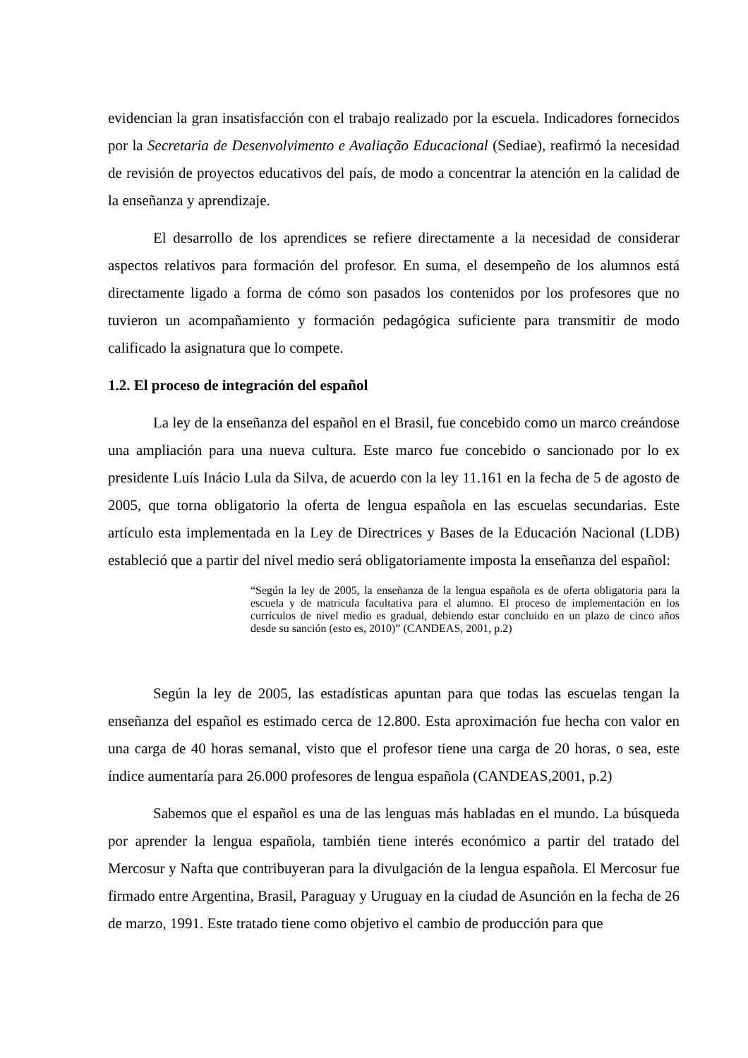evidencian la gran insatisfacción con el trabajo realizado por la escuela. Indicadores fornecidos por la Secretaria de Desenvolvimento e Avaliação Educacional (Sediae), reafirmó la necesidad de revisión de proyectos educativos del país, de modo a concentrar la atención en la calidad de la enseñanza y aprendizaje.
El desarrollo de los aprendices se refiere directamente a la necesidad de considerar aspectos relativos para formación del profesor. En suma, el desempeño de los alumnos está directamente ligado a forma de cómo son pasados los contenidos por los profesores que no tuvieron un acompañamiento y formación pedagógica suficiente para transmitir de modo calificado la asignatura que lo compete.
1.2. El proceso de integración del español
La ley de la enseñanza del español en el Brasil, fue concebido como un marco creándose una ampliación para una nueva cultura. Este marco fue concebido o sancionado por lo ex presidente Luís Inácio Lula da Silva, de acuerdo con la ley 11.161 en la fecha de 5 de agosto de 2005, que torna obligatorio la oferta de lengua española en las escuelas secundarias. Este artículo esta implementada en la Ley de Directrices y Bases de la Educación Nacional (LDB) estableció que a partir del nivel medio será obligatoriamente imposta la enseñanza del español:
“Según la ley de 2005, la enseñanza de la lengua española es de oferta obligatoria para la escuela y de matricula facultativa para el alumno. El proceso de implementación en los currículos de nivel medio es gradual, debiendo estar concluido en un plazo de cinco años desde su sanción (esto es, 2010)” (CANDEAS, 2001, p.2)
Según la ley de 2005, las estadísticas apuntan para que todas las escuelas tengan la enseñanza del español es estimado cerca de 12.800. Esta aproximación fue hecha con valor en una carga de 40 horas semanal, visto que el profesor tiene una carga de 20 horas, o sea, este índice aumentaría para 26.000 profesores de lengua española (CANDEAS,2001, p.2)
Sabemos que el español es una de las lenguas más habladas en el mundo. La búsqueda por aprender la lengua española, también tiene interés económico a partir del tratado del Mercosur y Nafta que contribuyeran para la divulgación de la lengua española. El Mercosur fue firmado entre Argentina, Brasil, Paraguay y Uruguay en la ciudad de Asunción en la fecha de 26 de marzo, 1991. Este tratado tiene como objetivo el cambio de producción para que